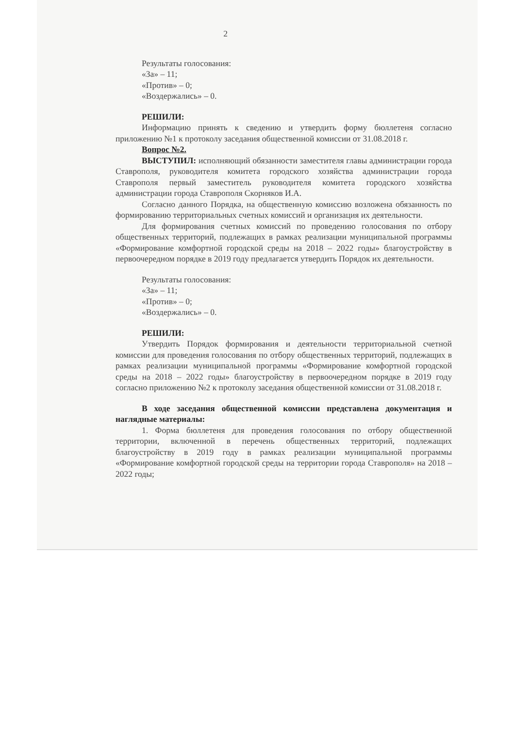2
Результаты голосования:
«За» – 11;
«Против» – 0;
«Воздержались» – 0.
РЕШИЛИ:
Информацию принять к сведению и утвердить форму бюллетеня согласно приложению №1 к протоколу заседания общественной комиссии от 31.08.2018 г.
Вопрос №2.
ВЫСТУПИЛ: исполняющий обязанности заместителя главы администрации города Ставрополя, руководителя комитета городского хозяйства администрации города Ставрополя первый заместитель руководителя комитета городского хозяйства администрации города Ставрополя Скорняков И.А.
Согласно данного Порядка, на общественную комиссию возложена обязанность по формированию территориальных счетных комиссий и организация их деятельности.
Для формирования счетных комиссий по проведению голосования по отбору общественных территорий, подлежащих в рамках реализации муниципальной программы «Формирование комфортной городской среды на 2018 – 2022 годы» благоустройству в первоочередном порядке в 2019 году предлагается утвердить Порядок их деятельности.
Результаты голосования:
«За» – 11;
«Против» – 0;
«Воздержались» – 0.
РЕШИЛИ:
Утвердить Порядок формирования и деятельности территориальной счетной комиссии для проведения голосования по отбору общественных территорий, подлежащих в рамках реализации муниципальной программы «Формирование комфортной городской среды на 2018 – 2022 годы» благоустройству в первоочередном порядке в 2019 году согласно приложению №2 к протоколу заседания общественной комиссии от 31.08.2018 г.
В ходе заседания общественной комиссии представлена документация и наглядные материалы:
1. Форма бюллетеня для проведения голосования по отбору общественной территории, включенной в перечень общественных территорий, подлежащих благоустройству в 2019 году в рамках реализации муниципальной программы «Формирование комфортной городской среды на территории города Ставрополя» на 2018 – 2022 годы;